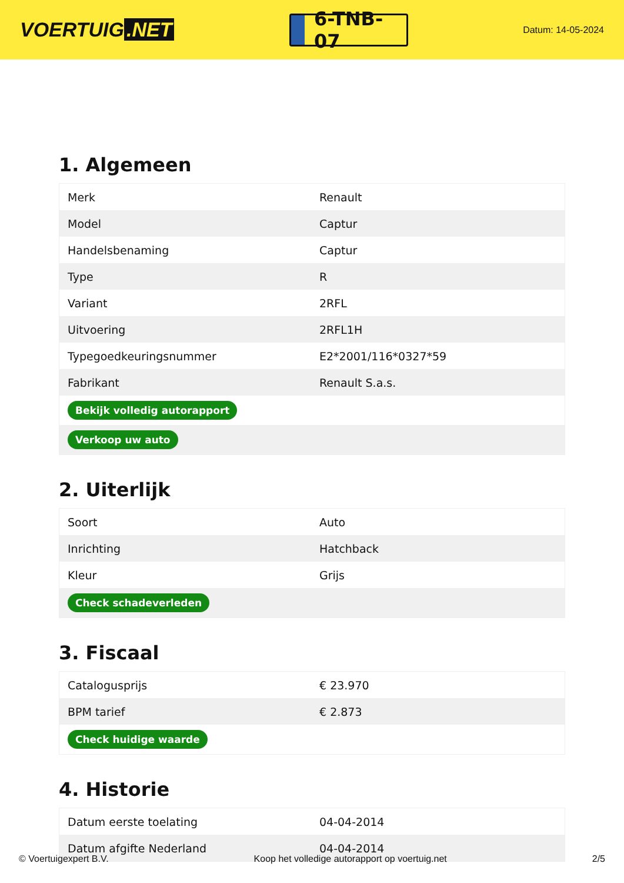VOERTUIG.NET
6-TNB-07
Datum: 14-05-2024
1. Algemeen
| Merk | Renault |
| Model | Captur |
| Handelsbenaming | Captur |
| Type | R |
| Variant | 2RFL |
| Uitvoering | 2RFL1H |
| Typegoedkeuringsnummer | E2*2001/116*0327*59 |
| Fabrikant | Renault S.a.s. |
| Bekijk volledig autorapport | |
| Verkoop uw auto | |
2. Uiterlijk
| Soort | Auto |
| Inrichting | Hatchback |
| Kleur | Grijs |
| Check schadeverleden | |
3. Fiscaal
| Catalogusprijs | € 23.970 |
| BPM tarief | € 2.873 |
| Check huidige waarde | |
4. Historie
| Datum eerste toelating | 04-04-2014 |
| Datum afgifte Nederland | 04-04-2014 |
© Voertuigexpert B.V. Koop het volledige autorapport op voertuig.net 2/5